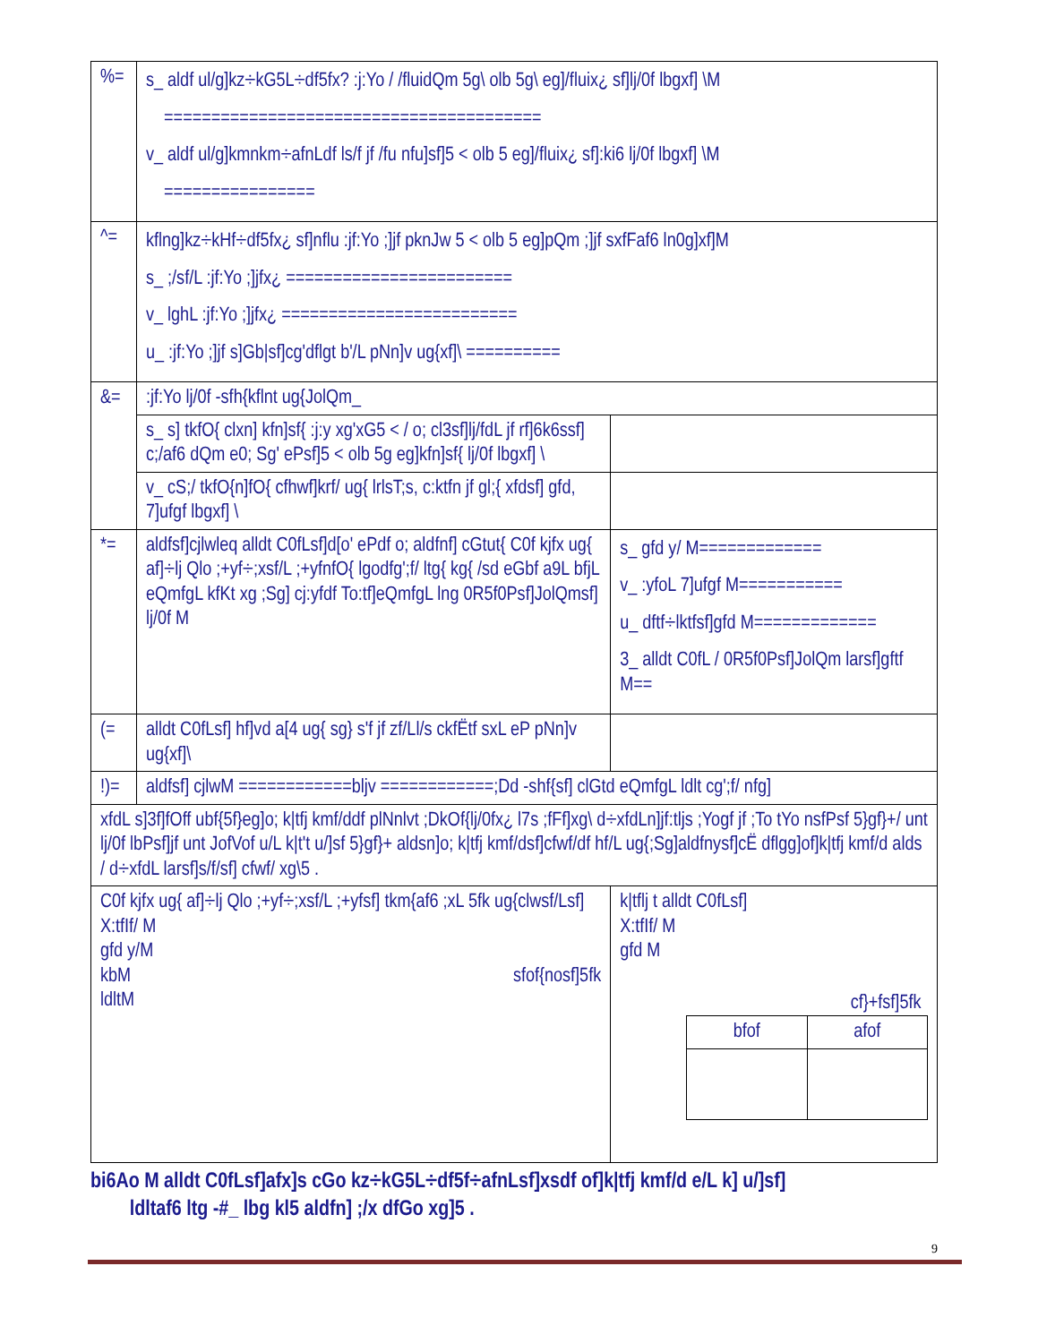| %= | s_ aldf ul/g]kz÷kG5L÷df5fx? :j:Yo / /fluidQm 5g\ olb 5g\ eg]/fluix¿ sf]lj/0f lbgxf] \M ======================================== v_ aldf ul/g]kmnkm÷afnLdf ls/f jf /fu nfu]sf]5 < olb 5 eg]/fluix¿ sf]:ki6 lj/0f lbgxf] \M ================ | |
| ^= | kflng]kz÷kHf÷df5fx¿ sf]nflu :jf:Yo ;]jf pknJw 5 < olb 5 eg]pQm ;]jf sxfFaf6 ln0g]xf]M s_ ;/sf/L :jf:Yo ;]jfx¿ ======================== v_ lghL :jf:Yo ;]jfx¿ ========================= u_ :jf:Yo ;]jf s]Gb/sf]cg'dflgt b'/L pNn]v ug{xf]\ ========== | |
| &= | :jf:Yo lj/0f -sfh{kflnt ug{JolQm_ | |
| | s_ s] tkfO{ clxn] kfn]sf{ :j:y xg'xG5 < / o; cl3sf]lj/fdL jf rf]6k6ssf] c;/af6 dQm e0; Sg' ePsf]5 < olb 5g eg]kfn]sf{ lj/0f lbgxf] \ | |
| | v_ cS;/ tkfO{n]fO{ cfhwf]krf/ ug{ lrlsT;s, c:ktfn jf gl;{ xfdsf] gfd, 7]ufgf lbgxf] \ | |
| *= | aldfsf]cjlwleq alldt C0fLsf]d[o' ePdf o; aldfnf] cGtut{ C0f kjfx ug{ af]÷lj Qlo ;+yf÷;xsf/L ;+yfnfO{ lgodfg';f/ ltg{ kg{ /sd eGbf a9L bfjL eQmfgL kfKt xg ;Sg] cj:yfdf To:tf]eQmfgL lng 0R5f0Psf]JolQmsf] lj/0f M | s_ gfd y/ M============= v_ :yfoL 7]ufgf M=========== u_ dftf÷lktfsf]gfd M============= 3_ alldt C0fL / 0R5f0Psf]JolQm larsf]gftf M== |
| (= | alldt C0fLsf] hf]vd a[4 ug{ sg} s'f jf zf/Ll/s ckfËtf sxL eP pNn]v ug{xf]\ | |
| !)= | aldfsf] cjlwM ============bljv ============;Dd -shf{sf] clGtd eQmfgL ldlt cg';f/ nfg] | |
| xfdL s]3f]fOff ubf{5f}eg]o; k/tfj kmf/ddf plNnlvt ;DkOf{lj/0fx¿ l7s ;fFf]xg\ d÷xfdLn]jf:tljs ;Yogf jf ;To tYo nsfPsf 5}gf}+/ unt lj/0f lbPsf]jf unt JofVof u/L k/t't u/]sf 5}gf}+ aldsn]o; k/tfj kmf/dsf]cfwf/df hf/L ug{;Sg]aldfnysf]cË dflgg]of]k/tfj kmf/d alds / d÷xfdL larsf]s/f/sf] cfwf/ xg\5 . | | |
| C0f kjfx ug{ af]÷lj Qlo ;+yf÷;xsf/L ;+yfsf] tkm{af6 ;xL 5fk ug{clwsf/Lsf] X:tfIf/ M gfd y/M kbM sfof{nosf]5fk ldltM | | k/tflj t alldt C0fLsf] X:tfIf/ M gfd M cf}+fsf]5fk / bfof / afof / |
bi6Ao M alldt C0fLsf]afx]s cGo kz÷kG5L÷df5f÷afnLsf]xsdf of]k|tfj kmf/d e/L k] u/]sf]
ldltaf6 ltg -#_ lbg kl5 aldfn] ;/x dfGo xg]5 .
9